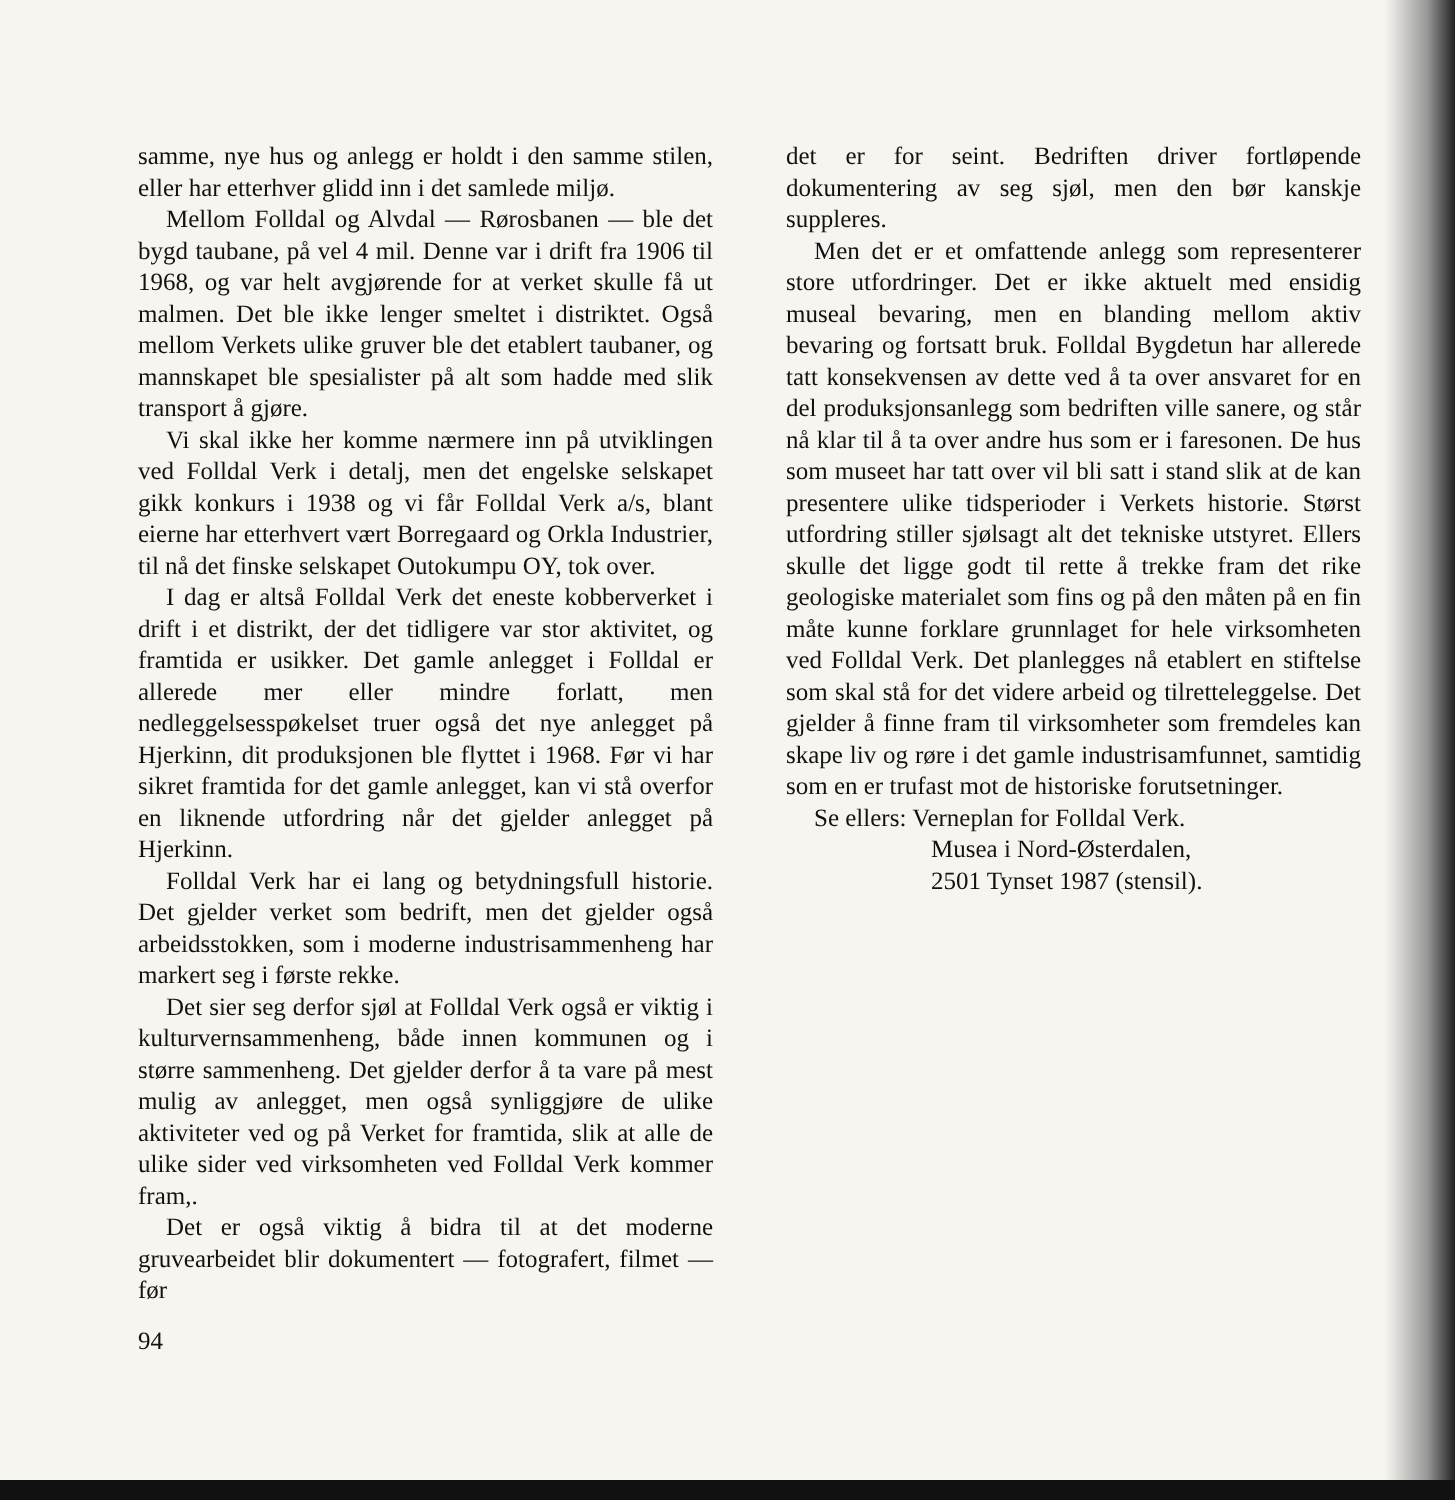samme, nye hus og anlegg er holdt i den samme stilen, eller har etterhver glidd inn i det samlede miljø.
Mellom Folldal og Alvdal — Rørosbanen — ble det bygd taubane, på vel 4 mil. Denne var i drift fra 1906 til 1968, og var helt avgjørende for at verket skulle få ut malmen. Det ble ikke lenger smeltet i distriktet. Også mellom Verkets ulike gruver ble det etablert taubaner, og mannskapet ble spesialister på alt som hadde med slik transport å gjøre.
Vi skal ikke her komme nærmere inn på utviklingen ved Folldal Verk i detalj, men det engelske selskapet gikk konkurs i 1938 og vi får Folldal Verk a/s, blant eierne har etterhvert vært Borregaard og Orkla Industrier, til nå det finske selskapet Outokumpu OY, tok over.
I dag er altså Folldal Verk det eneste kobberverket i drift i et distrikt, der det tidligere var stor aktivitet, og framtida er usikker. Det gamle anlegget i Folldal er allerede mer eller mindre forlatt, men nedleggelsesspøkelset truer også det nye anlegget på Hjerkinn, dit produksjonen ble flyttet i 1968. Før vi har sikret framtida for det gamle anlegget, kan vi stå overfor en liknende utfordring når det gjelder anlegget på Hjerkinn.
Folldal Verk har ei lang og betydningsfull historie. Det gjelder verket som bedrift, men det gjelder også arbeidsstokken, som i moderne industrisammenheng har markert seg i første rekke.
Det sier seg derfor sjøl at Folldal Verk også er viktig i kulturvernsammenheng, både innen kommunen og i større sammenheng. Det gjelder derfor å ta vare på mest mulig av anlegget, men også synliggjøre de ulike aktiviteter ved og på Verket for framtida, slik at alle de ulike sider ved virksomheten ved Folldal Verk kommer fram,.
Det er også viktig å bidra til at det moderne gruvearbeidet blir dokumentert — fotografert, filmet — før
det er for seint. Bedriften driver fortløpende dokumentering av seg sjøl, men den bør kanskje suppleres.
Men det er et omfattende anlegg som representerer store utfordringer. Det er ikke aktuelt med ensidig museal bevaring, men en blanding mellom aktiv bevaring og fortsatt bruk. Folldal Bygdetun har allerede tatt konsekvensen av dette ved å ta over ansvaret for en del produksjonsanlegg som bedriften ville sanere, og står nå klar til å ta over andre hus som er i faresonen. De hus som museet har tatt over vil bli satt i stand slik at de kan presentere ulike tidsperioder i Verkets historie. Størst utfordring stiller sjølsagt alt det tekniske utstyret. Ellers skulle det ligge godt til rette å trekke fram det rike geologiske materialet som fins og på den måten på en fin måte kunne forklare grunnlaget for hele virksomheten ved Folldal Verk. Det planlegges nå etablert en stiftelse som skal stå for det videre arbeid og tilretteleggelse. Det gjelder å finne fram til virksomheter som fremdeles kan skape liv og røre i det gamle industrisamfunnet, samtidig som en er trufast mot de historiske forutsetninger.
Se ellers: Verneplan for Folldal Verk.
Musea i Nord-Østerdalen,
2501 Tynset 1987 (stensil).
94